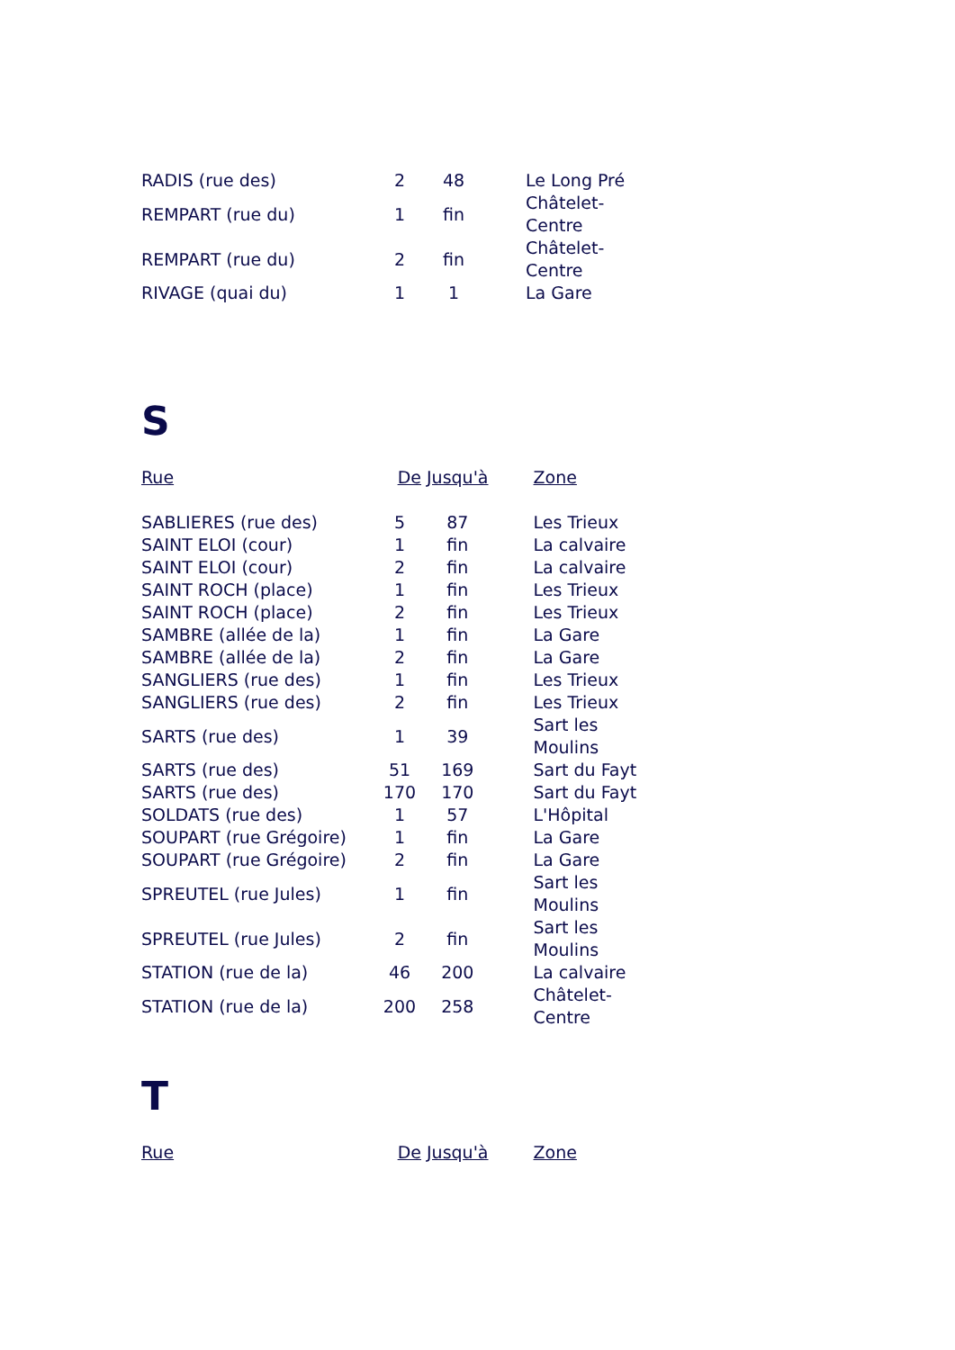| RADIS (rue des) | 2 | 48 | | Le Long Pré |
| REMPART (rue du) | 1 | fin | | Châtelet- Centre |
| REMPART (rue du) | 2 | fin | | Châtelet- Centre |
| RIVAGE (quai du) | 1 | 1 | | La Gare |
S
| Rue | De | Jusqu'à | | Zone |
| --- | --- | --- | --- | --- |
| SABLIERES (rue des) | 5 | 87 | | Les Trieux |
| SAINT ELOI (cour) | 1 | fin | | La calvaire |
| SAINT ELOI (cour) | 2 | fin | | La calvaire |
| SAINT ROCH (place) | 1 | fin | | Les Trieux |
| SAINT ROCH (place) | 2 | fin | | Les Trieux |
| SAMBRE (allée de la) | 1 | fin | | La Gare |
| SAMBRE (allée de la) | 2 | fin | | La Gare |
| SANGLIERS (rue des) | 1 | fin | | Les Trieux |
| SANGLIERS (rue des) | 2 | fin | | Les Trieux |
| SARTS (rue des) | 1 | 39 | | Sart les Moulins |
| SARTS (rue des) | 51 | 169 | | Sart du Fayt |
| SARTS (rue des) | 170 | 170 | | Sart du Fayt |
| SOLDATS (rue des) | 1 | 57 | | L'Hôpital |
| SOUPART (rue Grégoire) | 1 | fin | | La Gare |
| SOUPART (rue Grégoire) | 2 | fin | | La Gare |
| SPREUTEL (rue Jules) | 1 | fin | | Sart les Moulins |
| SPREUTEL (rue Jules) | 2 | fin | | Sart les Moulins |
| STATION (rue de la) | 46 | 200 | | La calvaire |
| STATION (rue de la) | 200 | 258 | | Châtelet- Centre |
T
| Rue | De | Jusqu'à | | Zone |
| --- | --- | --- | --- | --- |